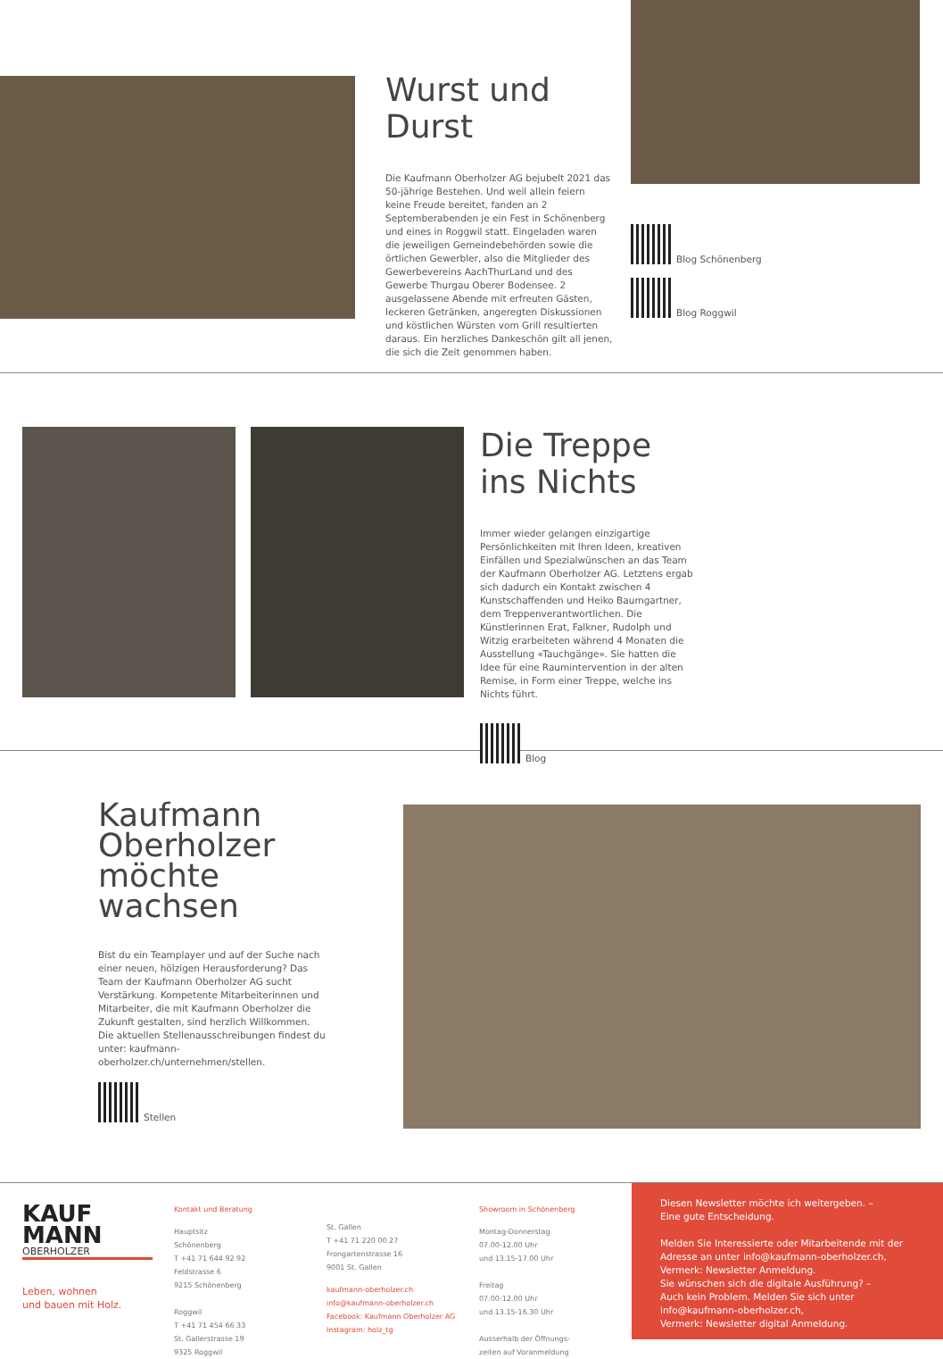Wurst und Durst
Die Kaufmann Oberholzer AG bejubelt 2021 das 50-jährige Bestehen. Und weil allein feiern keine Freude bereitet, fanden an 2 Septemberabenden je ein Fest in Schönenberg und eines in Roggwil statt. Eingeladen waren die jeweiligen Gemeindebehörden sowie die örtlichen Gewerbler, also die Mitglieder des Gewerbevereins AachThurLand und des Gewerbe Thurgau Oberer Bodensee. 2 ausgelassene Abende mit erfreuten Gästen, leckeren Getränken, angeregten Diskussionen und köstlichen Würsten vom Grill resultierten daraus. Ein herzliches Dankeschön gilt all jenen, die sich die Zeit genommen haben.
Blog Schönenberg
Blog Roggwil
Die Treppe ins Nichts
Immer wieder gelangen einzigartige Persönlichkeiten mit Ihren Ideen, kreativen Einfällen und Spezialwünschen an das Team der Kaufmann Oberholzer AG. Letztens ergab sich dadurch ein Kontakt zwischen 4 Kunstschaffenden und Heiko Baumgartner, dem Treppenverantwortlichen. Die Künstlerinnen Erat, Falkner, Rudolph und Witzig erarbeiteten während 4 Monaten die Ausstellung «Tauchgänge». Sie hatten die Idee für eine Raumintervention in der alten Remise, in Form einer Treppe, welche ins Nichts führt.
Blog
Kaufmann Oberholzer möchte wachsen
Bist du ein Teamplayer und auf der Suche nach einer neuen, hölzigen Herausforderung? Das Team der Kaufmann Oberholzer AG sucht Verstärkung. Kompetente Mitarbeiterinnen und Mitarbeiter, die mit Kaufmann Oberholzer die Zukunft gestalten, sind herzlich Willkommen. Die aktuellen Stellenausschreibungen findest du unter: kaufmann-oberholzer.ch/unternehmen/stellen.
Stellen
KAUF
MANN
OBERHOLZER
Leben, wohnen
und bauen mit Holz.
Kontakt und Beratung
Hauptsitz
Schönenberg
T +41 71 644 92 92
Feldstrasse 6
9215 Schönenberg
Roggwil
T +41 71 454 66 33
St. Gallerstrasse 19
9325 Roggwil
St. Gallen
T +41 71 220 00 27
Frongartenstrasse 16
9001 St. Gallen
kaufmann-oberholzer.ch
info@kaufmann-oberholzer.ch
Facebook: Kaufmann Oberholzer AG
Instagram: holz_tg
Showroom in Schönenberg
Montag-Donnerstag
07.00-12.00 Uhr
und 13.15-17.00 Uhr
Freitag
07.00-12.00 Uhr
und 13.15-16.30 Uhr
Ausserhalb der Öffnungs-
zeiten auf Voranmeldung
Diesen Newsletter möchte ich weitergeben. –
Eine gute Entscheidung.
Melden Sie Interessierte oder Mitarbeitende mit der Adresse an unter info@kaufmann-oberholzer.ch, Vermerk: Newsletter Anmeldung.
Sie wünschen sich die digitale Ausführung? –
Auch kein Problem. Melden Sie sich unter info@kaufmann-oberholzer.ch,
Vermerk: Newsletter digital Anmeldung.